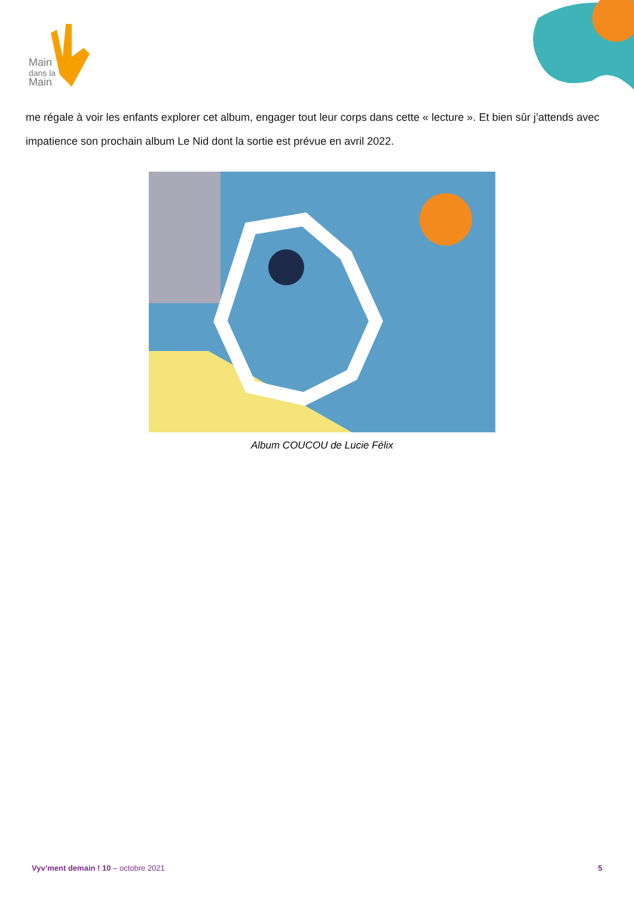Main
dans la
Main
me régale à voir les enfants explorer cet album, engager tout leur corps dans cette « lecture ». Et bien sûr j’attends avec impatience son prochain album Le Nid dont la sortie est prévue en avril 2022.
Album COUCOU de Lucie Félix
Vyv’ment demain ! 10 – octobre 2021 5